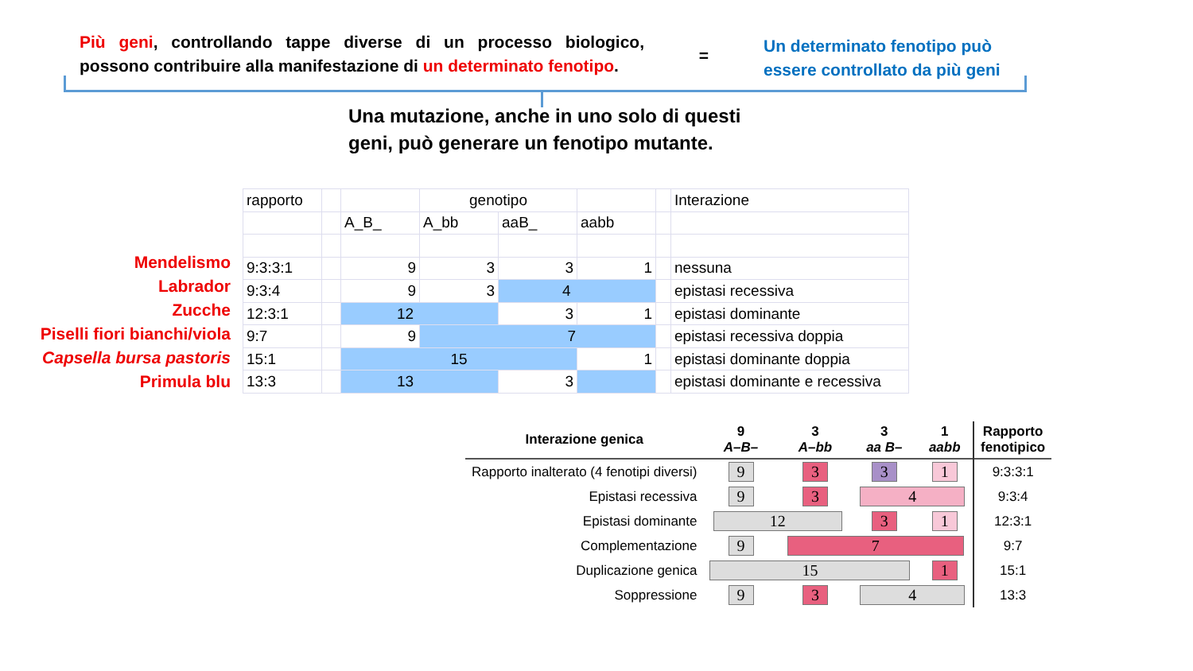Più geni, controllando tappe diverse di un processo biologico, possono contribuire alla manifestazione di un determinato fenotipo.
=
Un determinato fenotipo può
essere controllato da più geni
Una mutazione, anche in uno solo di questi
geni, può generare un fenotipo mutante.
Mendelismo
Labrador
Zucche
Piselli fiori bianchi/viola
Capsella bursa pastoris
Primula blu
| rapporto | | | genotipo | | | | Interazione |
| | | A_B_ | A_bb | aaB_ | aabb | | |
| 9:3:3:1 | | 9 | 3 | 3 | 1 | | nessuna |
| 9:3:4 | | 9 | 3 | 4 | | | epistasi recessiva |
| 12:3:1 | | 12 | | 3 | 1 | | epistasi dominante |
| 9:7 | | 9 | 7 | | | | epistasi recessiva doppia |
| 15:1 | | 15 | | | 1 | | epistasi dominante doppia |
| 13:3 | | 13 | | 3 | | | epistasi dominante e recessiva |
| Interazione genica | 9 A–B– | 3 A–bb | 3 aa B– | 1 aabb | Rapporto fenotipico |
| --- | --- | --- | --- | --- | --- |
| Rapporto inalterato (4 fenotipi diversi) | 9 | 3 | 3 | 1 | 9:3:3:1 |
| Epistasi recessiva | 9 | 3 | 4 | | 9:3:4 |
| Epistasi dominante | 12 | | 3 | 1 | 12:3:1 |
| Complementazione | 9 | 7 | | | 9:7 |
| Duplicazione genica | 15 | | | 1 | 15:1 |
| Soppressione | 9 | 3 | 4 | | 13:3 |